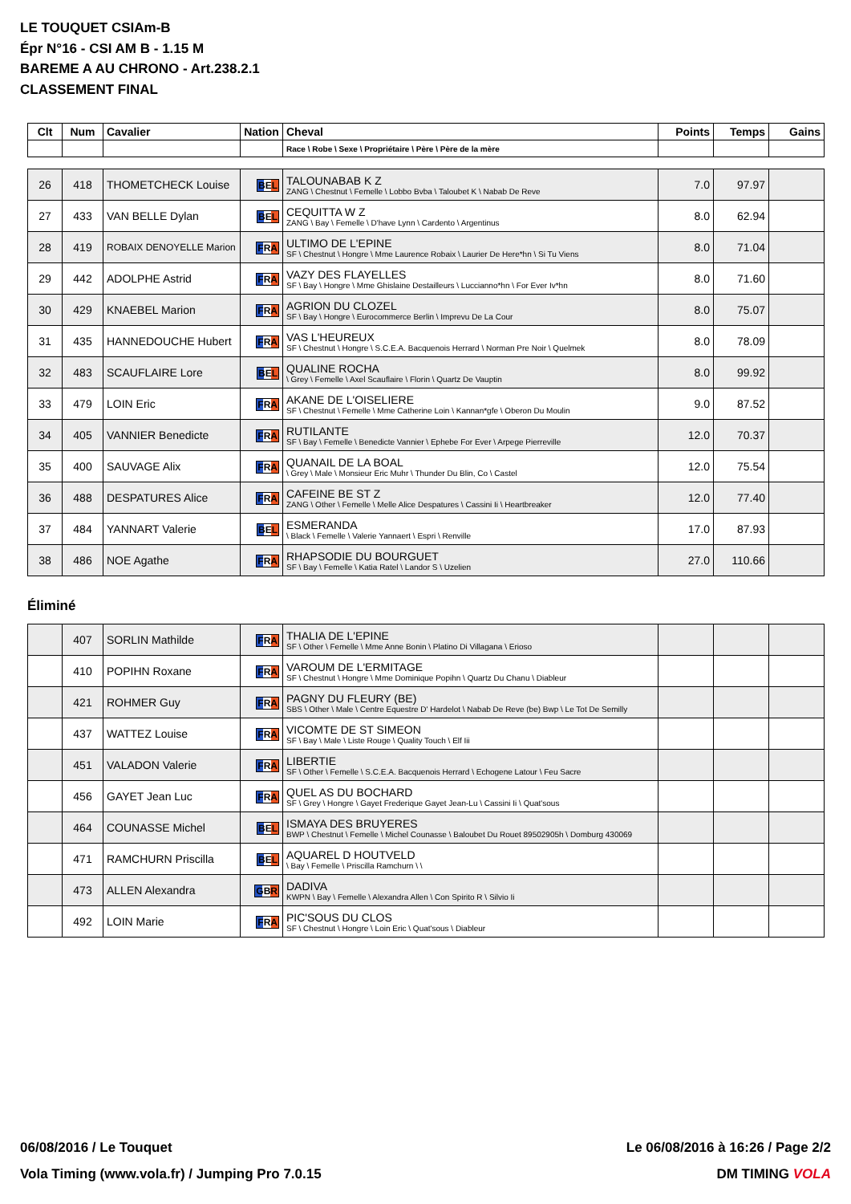LE TOUQUET CSIAm-B
Épr N°16 - CSI AM B - 1.15 M
BAREME A AU CHRONO - Art.238.2.1
CLASSEMENT FINAL
| Clt | Num | Cavalier | Nation | Cheval | Points | Temps | Gains |
| --- | --- | --- | --- | --- | --- | --- | --- |
| | | | | Race \ Robe \ Sexe \ Propriétaire \ Père \ Père de la mère | | | |
| 26 | 418 | THOMETCHECK Louise | BEL | TALOUNABAB K Z ZANG \ Chestnut \ Femelle \ Lobbo Bvba \ Taloubet K \ Nabab De Reve | 7.0 | 97.97 | |
| 27 | 433 | VAN BELLE Dylan | BEL | CEQUITTA W Z ZANG \ Bay \ Femelle \ D'have Lynn \ Cardento \ Argentinus | 8.0 | 62.94 | |
| 28 | 419 | ROBAIX DENOYELLE Marion | FRA | ULTIMO DE L'EPINE SF \ Chestnut \ Hongre \ Mme Laurence Robaix \ Laurier De Here*hn \ Si Tu Viens | 8.0 | 71.04 | |
| 29 | 442 | ADOLPHE Astrid | FRA | VAZY DES FLAYELLES SF \ Bay \ Hongre \ Mme Ghislaine Destailleurs \ Luccianno*hn \ For Ever Iv*hn | 8.0 | 71.60 | |
| 30 | 429 | KNAEBEL Marion | FRA | AGRION DU CLOZEL SF \ Bay \ Hongre \ Eurocommerce Berlin \ Imprevu De La Cour | 8.0 | 75.07 | |
| 31 | 435 | HANNEDOUCHE Hubert | FRA | VAS L'HEUREUX SF \ Chestnut \ Hongre \ S.C.E.A. Bacquenois Herrard \ Norman Pre Noir \ Quelmek | 8.0 | 78.09 | |
| 32 | 483 | SCAUFLAIRE Lore | BEL | QUALINE ROCHA \ Grey \ Femelle \ Axel Scauflaire \ Florin \ Quartz De Vauptin | 8.0 | 99.92 | |
| 33 | 479 | LOIN Eric | FRA | AKANE DE L'OISELIERE SF \ Chestnut \ Femelle \ Mme Catherine Loin \ Kannan*gfe \ Oberon Du Moulin | 9.0 | 87.52 | |
| 34 | 405 | VANNIER Benedicte | FRA | RUTILANTE SF \ Bay \ Femelle \ Benedicte Vannier \ Ephebe For Ever \ Arpege Pierreville | 12.0 | 70.37 | |
| 35 | 400 | SAUVAGE Alix | FRA | QUANAIL DE LA BOAL \ Grey \ Male \ Monsieur Eric Muhr \ Thunder Du Blin, Co \ Castel | 12.0 | 75.54 | |
| 36 | 488 | DESPATURES Alice | FRA | CAFEINE BE ST Z ZANG \ Other \ Femelle \ Melle Alice Despatures \ Cassini Ii \ Heartbreaker | 12.0 | 77.40 | |
| 37 | 484 | YANNART Valerie | BEL | ESMERANDA \ Black \ Femelle \ Valerie Yannaert \ Espri \ Renville | 17.0 | 87.93 | |
| 38 | 486 | NOE Agathe | FRA | RHAPSODIE DU BOURGUET SF \ Bay \ Femelle \ Katia Ratel \ Landor S \ Uzelien | 27.0 | 110.66 | |
Éliminé
| | 407 | SORLIN Mathilde | FRA | THALIA DE L'EPINE SF \ Other \ Femelle \ Mme Anne Bonin \ Platino Di Villagana \ Erioso | | | |
| | 410 | POPIHN Roxane | FRA | VAROUM DE L'ERMITAGE SF \ Chestnut \ Hongre \ Mme Dominique Popihn \ Quartz Du Chanu \ Diableur | | | |
| | 421 | ROHMER Guy | FRA | PAGNY DU FLEURY (BE) SBS \ Other \ Male \ Centre Equestre D' Hardelot \ Nabab De Reve (be) Bwp \ Le Tot De Semilly | | | |
| | 437 | WATTEZ Louise | FRA | VICOMTE DE ST SIMEON SF \ Bay \ Male \ Liste Rouge \ Quality Touch \ Elf Iii | | | |
| | 451 | VALADON Valerie | FRA | LIBERTIE SF \ Other \ Femelle \ S.C.E.A. Bacquenois Herrard \ Echogene Latour \ Feu Sacre | | | |
| | 456 | GAYET Jean Luc | FRA | QUEL AS DU BOCHARD SF \ Grey \ Hongre \ Gayet Frederique Gayet Jean-Lu \ Cassini Ii \ Quat'sous | | | |
| | 464 | COUNASSE Michel | BEL | ISMAYA DES BRUYERES BWP \ Chestnut \ Femelle \ Michel Counasse \ Baloubet Du Rouet 89502905h \ Domburg 430069 | | | |
| | 471 | RAMCHURN Priscilla | BEL | AQUAREL D HOUTVELD \ Bay \ Femelle \ Priscilla Ramchurn \ \ | | | |
| | 473 | ALLEN Alexandra | GBR | DADIVA KWPN \ Bay \ Femelle \ Alexandra Allen \ Con Spirito R \ Silvio Ii | | | |
| | 492 | LOIN Marie | FRA | PIC'SOUS DU CLOS SF \ Chestnut \ Hongre \ Loin Eric \ Quat'sous \ Diableur | | | |
06/08/2016 / Le Touquet Le 06/08/2016 à 16:26 / Page 2/2
Vola Timing (www.vola.fr) / Jumping Pro 7.0.15 DM TIMING VOLA